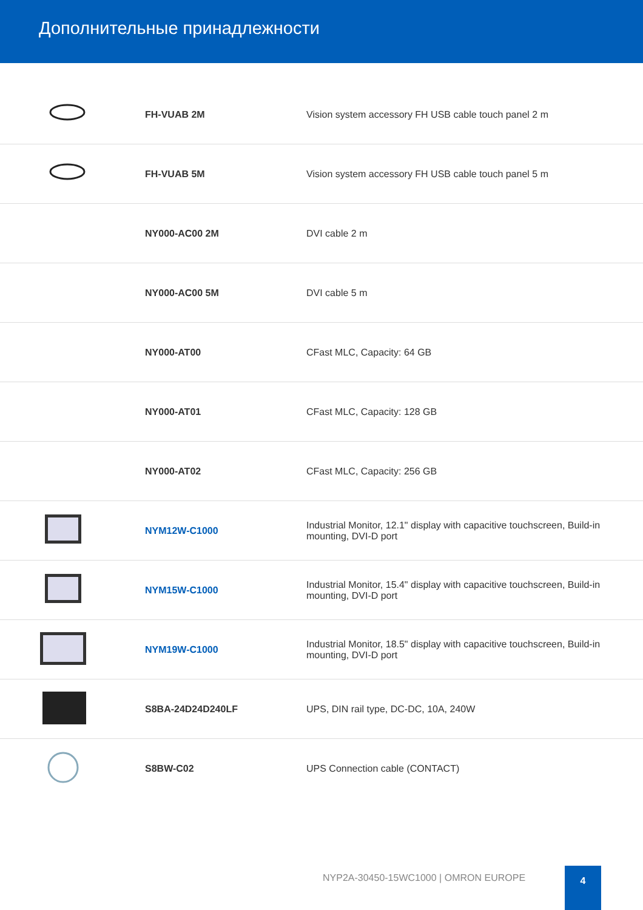Дополнительные принадлежности
| | FH-VUAB 2M | Vision system accessory FH USB cable touch panel 2 m |
| | FH-VUAB 5M | Vision system accessory FH USB cable touch panel 5 m |
| | NY000-AC00 2M | DVI cable 2 m |
| | NY000-AC00 5M | DVI cable 5 m |
| | NY000-AT00 | CFast MLC, Capacity: 64 GB |
| | NY000-AT01 | CFast MLC, Capacity: 128 GB |
| | NY000-AT02 | CFast MLC, Capacity: 256 GB |
| | NYM12W-C1000 | Industrial Monitor, 12.1" display with capacitive touchscreen, Build-in mounting, DVI-D port |
| | NYM15W-C1000 | Industrial Monitor, 15.4" display with capacitive touchscreen, Build-in mounting, DVI-D port |
| | NYM19W-C1000 | Industrial Monitor, 18.5" display with capacitive touchscreen, Build-in mounting, DVI-D port |
| | S8BA-24D24D240LF | UPS, DIN rail type, DC-DC, 10A, 240W |
| | S8BW-C02 | UPS Connection cable (CONTACT) |
NYP2A-30450-15WC1000 | OMRON EUROPE
4